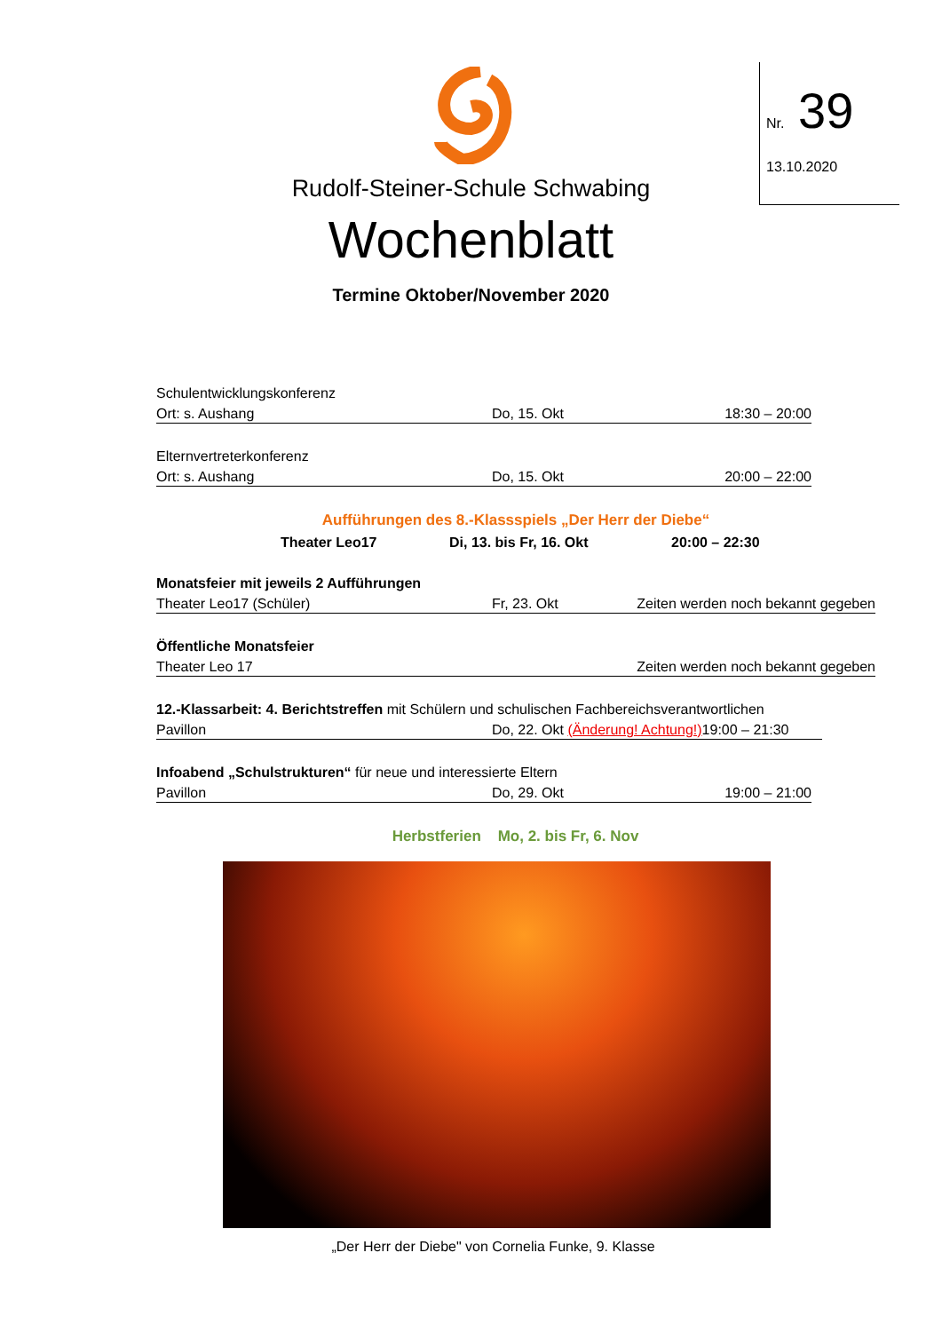Nr. 39
13.10.2020
Rudolf-Steiner-Schule Schwabing
Wochenblatt
Termine Oktober/November 2020
Schulentwicklungskonferenz
Ort: s. Aushang Do, 15. Okt 18:30 – 20:00
Elternvertreterkonferenz
Ort: s. Aushang Do, 15. Okt 20:00 – 22:00
Aufführungen des 8.-Klassspiels „Der Herr der Diebe“
Theater Leo17 Di, 13. bis Fr, 16. Okt 20:00 – 22:30
Monatsfeier mit jeweils 2 Aufführungen
Theater Leo17 (Schüler) Fr, 23. Okt Zeiten werden noch bekannt gegeben
Öffentliche Monatsfeier
Theater Leo 17 Zeiten werden noch bekannt gegeben
12.-Klassarbeit: 4. Berichtstreffen mit Schülern und schulischen Fachbereichsverantwortlichen
Pavillon Do, 22. Okt (Änderung! Achtung!) 19:00 – 21:30
Infoabend „Schulstrukturen“ für neue und interessierte Eltern
Pavillon Do, 29. Okt 19:00 – 21:00
Herbstferien Mo, 2. bis Fr, 6. Nov
„Der Herr der Diebe" von Cornelia Funke, 9. Klasse